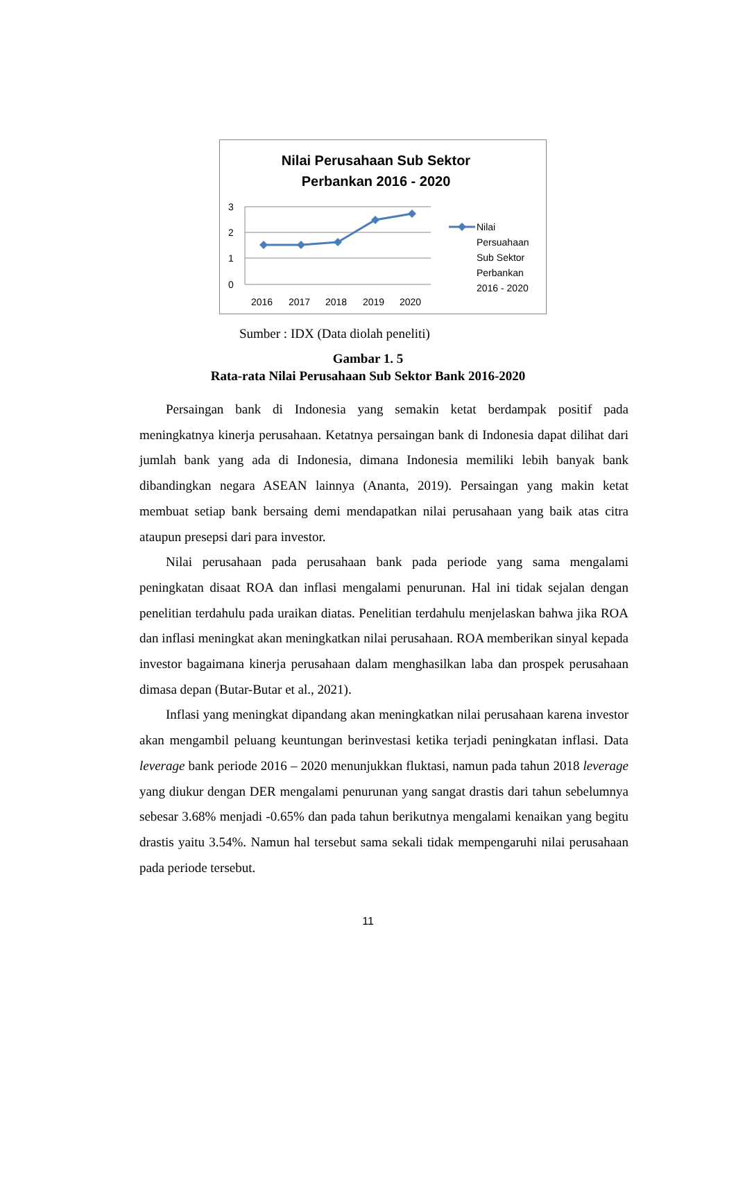Nilai Perusahaan Sub Sektor
Perbankan 2016 - 2020
3
2
1
0
2016
2017
2018
2019
2020
Nilai
Persuahaan
Sub Sektor
Perbankan
2016 - 2020
Sumber : IDX (Data diolah peneliti)
Gambar 1. 5
Rata-rata Nilai Perusahaan Sub Sektor Bank 2016-2020
Persaingan bank di Indonesia yang semakin ketat berdampak positif pada meningkatnya kinerja perusahaan. Ketatnya persaingan bank di Indonesia dapat dilihat dari jumlah bank yang ada di Indonesia, dimana Indonesia memiliki lebih banyak bank dibandingkan negara ASEAN lainnya (Ananta, 2019). Persaingan yang makin ketat membuat setiap bank bersaing demi mendapatkan nilai perusahaan yang baik atas citra ataupun presepsi dari para investor.
Nilai perusahaan pada perusahaan bank pada periode yang sama mengalami peningkatan disaat ROA dan inflasi mengalami penurunan. Hal ini tidak sejalan dengan penelitian terdahulu pada uraikan diatas. Penelitian terdahulu menjelaskan bahwa jika ROA dan inflasi meningkat akan meningkatkan nilai perusahaan. ROA memberikan sinyal kepada investor bagaimana kinerja perusahaan dalam menghasilkan laba dan prospek perusahaan dimasa depan (Butar-Butar et al., 2021).
Inflasi yang meningkat dipandang akan meningkatkan nilai perusahaan karena investor akan mengambil peluang keuntungan berinvestasi ketika terjadi peningkatan inflasi. Data leverage bank periode 2016 – 2020 menunjukkan fluktasi, namun pada tahun 2018 leverage yang diukur dengan DER mengalami penurunan yang sangat drastis dari tahun sebelumnya sebesar 3.68% menjadi -0.65% dan pada tahun berikutnya mengalami kenaikan yang begitu drastis yaitu 3.54%. Namun hal tersebut sama sekali tidak mempengaruhi nilai perusahaan pada periode tersebut.
11